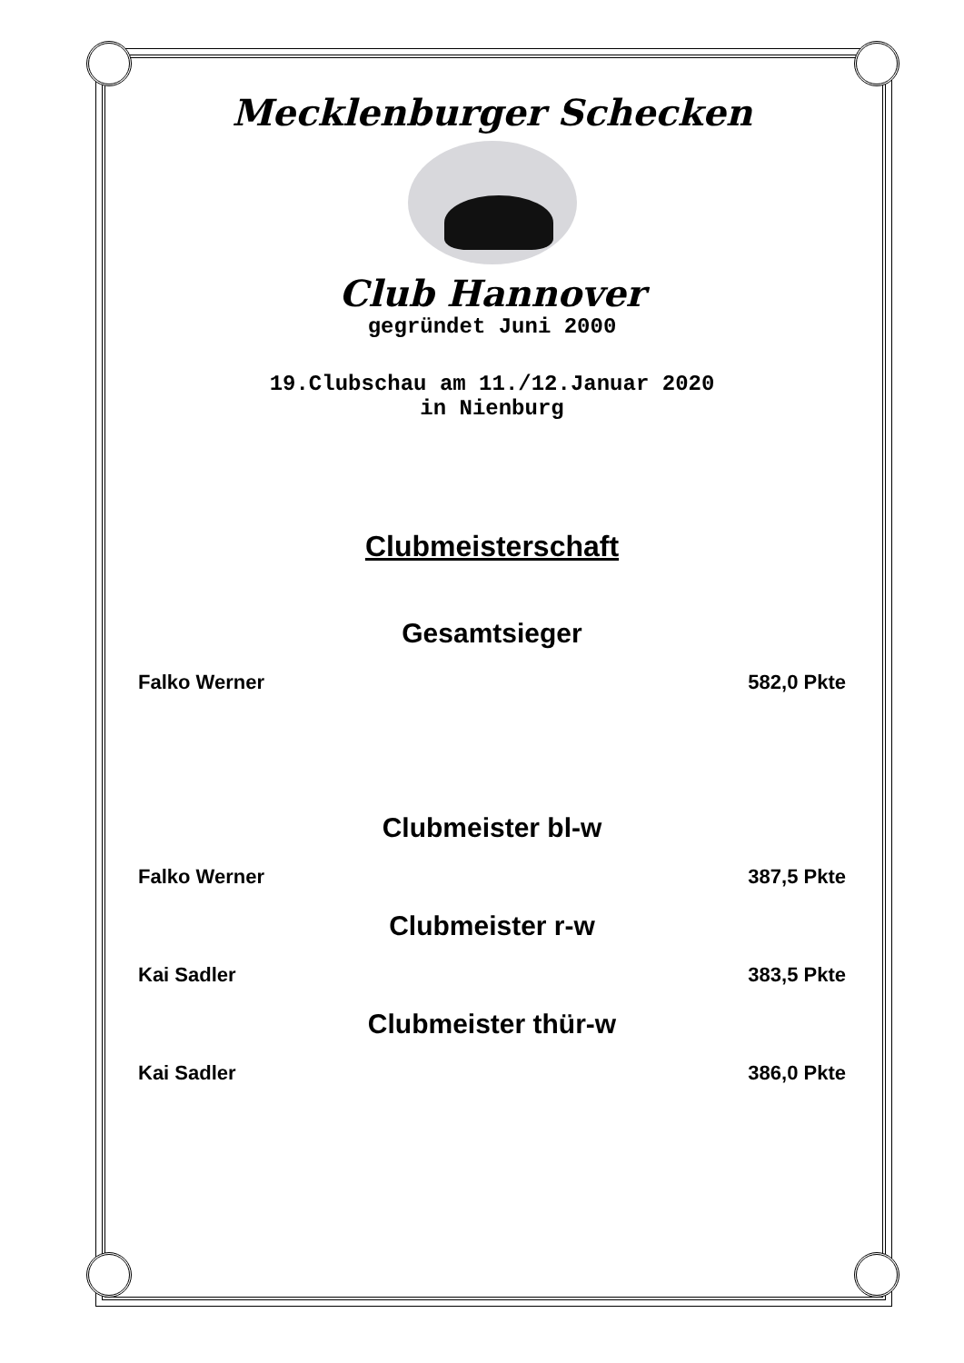Mecklenburger Schecken
Club Hannover
gegründet Juni 2000
19.Clubschau am 11./12.Januar 2020
in Nienburg
Clubmeisterschaft
Gesamtsieger
Falko Werner 582,0 Pkte
Clubmeister bl-w
Falko Werner 387,5 Pkte
Clubmeister r-w
Kai Sadler 383,5 Pkte
Clubmeister thür-w
Kai Sadler 386,0 Pkte